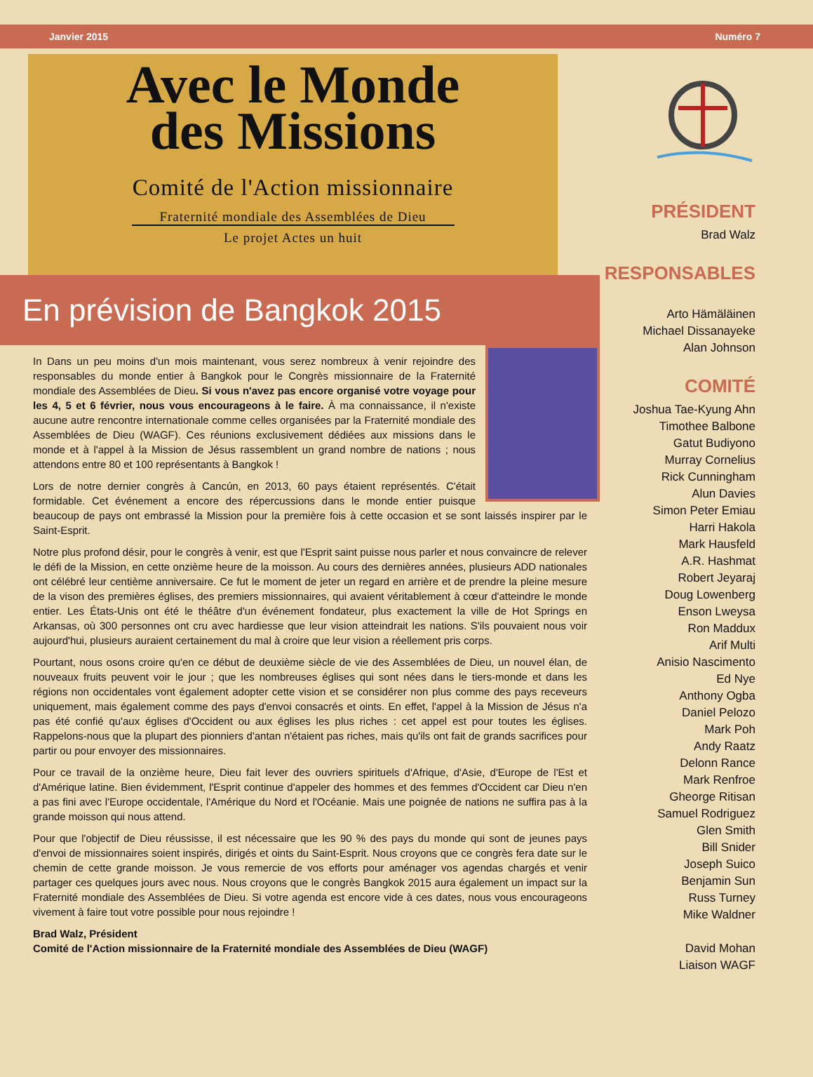Janvier 2015 Numéro 7
Avec le Monde
des Missions
Comité de l'Action missionnaire
Fraternité mondiale des Assemblées de Dieu
Le projet Actes un huit
En prévision de Bangkok 2015
In Dans un peu moins d'un mois maintenant, vous serez nombreux à venir rejoindre des responsables du monde entier à Bangkok pour le Congrès missionnaire de la Fraternité mondiale des Assemblées de Dieu. Si vous n'avez pas encore organisé votre voyage pour les 4, 5 et 6 février, nous vous encourageons à le faire. À ma connaissance, il n'existe aucune autre rencontre internationale comme celles organisées par la Fraternité mondiale des Assemblées de Dieu (WAGF). Ces réunions exclusivement dédiées aux missions dans le monde et à l'appel à la Mission de Jésus rassemblent un grand nombre de nations ; nous attendons entre 80 et 100 représentants à Bangkok !
Lors de notre dernier congrès à Cancún, en 2013, 60 pays étaient représentés. C'était formidable. Cet événement a encore des répercussions dans le monde entier puisque beaucoup de pays ont embrassé la Mission pour la première fois à cette occasion et se sont laissés inspirer par le Saint-Esprit.
Notre plus profond désir, pour le congrès à venir, est que l'Esprit saint puisse nous parler et nous convaincre de relever le défi de la Mission, en cette onzième heure de la moisson. Au cours des dernières années, plusieurs ADD nationales ont célébré leur centième anniversaire. Ce fut le moment de jeter un regard en arrière et de prendre la pleine mesure de la vison des premières églises, des premiers missionnaires, qui avaient véritablement à cœur d'atteindre le monde entier. Les États-Unis ont été le théâtre d'un événement fondateur, plus exactement la ville de Hot Springs en Arkansas, où 300 personnes ont cru avec hardiesse que leur vision atteindrait les nations. S'ils pouvaient nous voir aujourd'hui, plusieurs auraient certainement du mal à croire que leur vision a réellement pris corps.
Pourtant, nous osons croire qu'en ce début de deuxième siècle de vie des Assemblées de Dieu, un nouvel élan, de nouveaux fruits peuvent voir le jour ; que les nombreuses églises qui sont nées dans le tiers-monde et dans les régions non occidentales vont également adopter cette vision et se considérer non plus comme des pays receveurs uniquement, mais également comme des pays d'envoi consacrés et oints. En effet, l'appel à la Mission de Jésus n'a pas été confié qu'aux églises d'Occident ou aux églises les plus riches : cet appel est pour toutes les églises. Rappelons-nous que la plupart des pionniers d'antan n'étaient pas riches, mais qu'ils ont fait de grands sacrifices pour partir ou pour envoyer des missionnaires.
Pour ce travail de la onzième heure, Dieu fait lever des ouvriers spirituels d'Afrique, d'Asie, d'Europe de l'Est et d'Amérique latine. Bien évidemment, l'Esprit continue d'appeler des hommes et des femmes d'Occident car Dieu n'en a pas fini avec l'Europe occidentale, l'Amérique du Nord et l'Océanie. Mais une poignée de nations ne suffira pas à la grande moisson qui nous attend.
Pour que l'objectif de Dieu réussisse, il est nécessaire que les 90 % des pays du monde qui sont de jeunes pays d'envoi de missionnaires soient inspirés, dirigés et oints du Saint-Esprit. Nous croyons que ce congrès fera date sur le chemin de cette grande moisson. Je vous remercie de vos efforts pour aménager vos agendas chargés et venir partager ces quelques jours avec nous. Nous croyons que le congrès Bangkok 2015 aura également un impact sur la Fraternité mondiale des Assemblées de Dieu. Si votre agenda est encore vide à ces dates, nous vous encourageons vivement à faire tout votre possible pour nous rejoindre !
Brad Walz, Président
Comité de l'Action missionnaire de la Fraternité mondiale des Assemblées de Dieu (WAGF)
PRÉSIDENT
Brad Walz
RESPONSABLES
Arto Hämäläinen
Michael Dissanayeke
Alan Johnson
COMITÉ
Joshua Tae-Kyung Ahn
Timothee Balbone
Gatut Budiyono
Murray Cornelius
Rick Cunningham
Alun Davies
Simon Peter Emiau
Harri Hakola
Mark Hausfeld
A.R. Hashmat
Robert Jeyaraj
Doug Lowenberg
Enson Lweysa
Ron Maddux
Arif Multi
Anisio Nascimento
Ed Nye
Anthony Ogba
Daniel Pelozo
Mark Poh
Andy Raatz
Delonn Rance
Mark Renfroe
Gheorge Ritisan
Samuel Rodriguez
Glen Smith
Bill Snider
Joseph Suico
Benjamin Sun
Russ Turney
Mike Waldner
David Mohan
Liaison WAGF